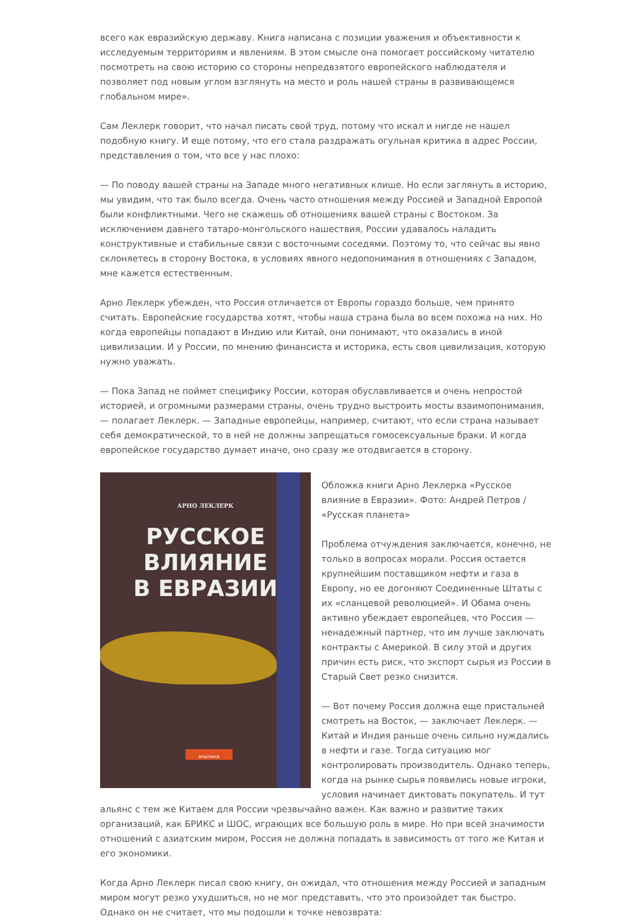всего как евразийскую державу. Книга написана с позиции уважения и объективности к исследуемым территориям и явлениям. В этом смысле она помогает российскому читателю посмотреть на свою историю со стороны непредвзятого европейского наблюдателя и позволяет под новым углом взглянуть на место и роль нашей страны в развивающемся глобальном мире».
Сам Леклерк говорит, что начал писать свой труд, потому что искал и нигде не нашел подобную книгу. И еще потому, что его стала раздражать огульная критика в адрес России, представления о том, что все у нас плохо:
— По поводу вашей страны на Западе много негативных клише. Но если заглянуть в историю, мы увидим, что так было всегда. Очень часто отношения между Россией и Западной Европой были конфликтными. Чего не скажешь об отношениях вашей страны с Востоком. За исключением давнего татаро-монгольского нашествия, России удавалось наладить конструктивные и стабильные связи с восточными соседями. Поэтому то, что сейчас вы явно склоняетесь в сторону Востока, в условиях явного недопонимания в отношениях с Западом, мне кажется естественным.
Арно Леклерк убежден, что Россия отличается от Европы гораздо больше, чем принято считать. Европейские государства хотят, чтобы наша страна была во всем похожа на них. Но когда европейцы попадают в Индию или Китай, они понимают, что оказались в иной цивилизации. И у России, по мнению финансиста и историка, есть своя цивилизация, которую нужно уважать.
— Пока Запад не поймет специфику России, которая обуславливается и очень непростой историей, и огромными размерами страны, очень трудно выстроить мосты взаимопонимания, — полагает Леклерк. — Западные европейцы, например, считают, что если страна называет себя демократической, то в ней не должны запрещаться гомосексуальные браки. И когда европейское государство думает иначе, оно сразу же отодвигается в сторону.
АРНО ЛЕКЛЕРК
РУССКОЕ
ВЛИЯНИЕ
В ЕВРАЗИИ
альпина
Обложка книги Арно Леклерка «Русское влияние в Евразии». Фото: Андрей Петров / «Русская планета»
Проблема отчуждения заключается, конечно, не только в вопросах морали. Россия остается крупнейшим поставщиком нефти и газа в Европу, но ее догоняют Соединенные Штаты с их «сланцевой революцией». И Обама очень активно убеждает европейцев, что Россия — ненадежный партнер, что им лучше заключать контракты с Америкой. В силу этой и других причин есть риск, что экспорт сырья из России в Старый Свет резко снизится.
— Вот почему Россия должна еще пристальней смотреть на Восток, — заключает Леклерк. — Китай и Индия раньше очень сильно нуждались в нефти и газе. Тогда ситуацию мог контролировать производитель. Однако теперь, когда на рынке сырья появились новые игроки, условия начинает диктовать покупатель. И тут альянс с тем же Китаем для России чрезвычайно важен. Как важно и развитие таких организаций, как БРИКС и ШОС, играющих все большую роль в мире. Но при всей значимости отношений с азиатским миром, Россия не должна попадать в зависимость от того же Китая и его экономики.
Когда Арно Леклерк писал свою книгу, он ожидал, что отношения между Россией и западным миром могут резко ухудшиться, но не мог представить, что это произойдет так быстро. Однако он не считает, что мы подошли к точке невозврата: